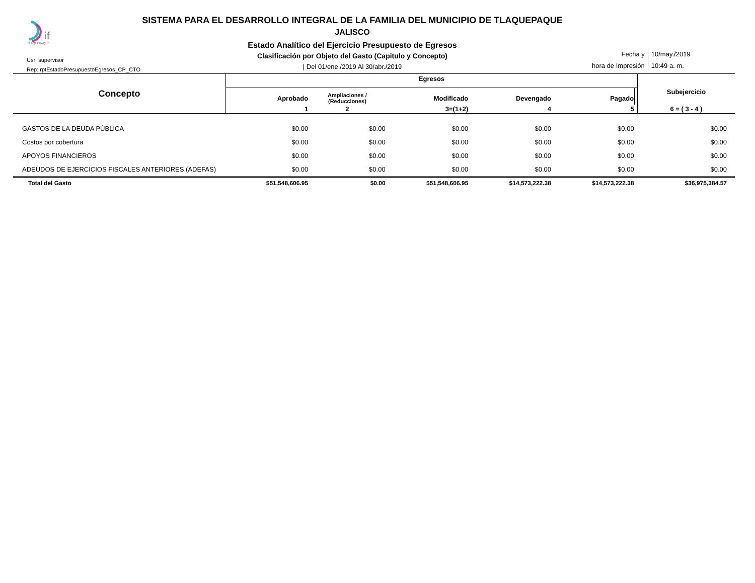if
TLAQUEPAQUE
SISTEMA PARA EL DESARROLLO INTEGRAL DE LA FAMILIA DEL MUNICIPIO DE TLAQUEPAQUE
JALISCO
Estado Analítico del Ejercicio Presupuesto de Egresos
Clasificación por Objeto del Gasto (Capitulo y Concepto)
| Del 01/ene./2019 Al 30/abr./2019
Usr: supervisor
Rep: rptEstadoPresupuestoEgresos_CP_CTO
| Fecha y | 10/may./2019 |
| hora de Impresión | 10:49 a. m. |
| Concepto | Egresos | | | | | | Subejercicio |
| --- | --- | --- | --- | --- | --- | --- | --- |
| | Aprobado | Ampliaciones / (Reducciones) | Modificado | Devengado | Pagado | | |
| | 1 | 2 | 3=(1+2) | 4 | 5 | | 6 = ( 3 - 4 ) |
| GASTOS DE LA DEUDA PÚBLICA | $0.00 | $0.00 | $0.00 | $0.00 | $0.00 | | $0.00 |
| Costos por cobertura | $0.00 | $0.00 | $0.00 | $0.00 | $0.00 | | $0.00 |
| APOYOS FINANCIEROS | $0.00 | $0.00 | $0.00 | $0.00 | $0.00 | | $0.00 |
| ADEUDOS DE EJERCICIOS FISCALES ANTERIORES (ADEFAS) | $0.00 | $0.00 | $0.00 | $0.00 | $0.00 | | $0.00 |
| Total del Gasto | $51,548,606.95 | $0.00 | $51,548,606.95 | $14,573,222.38 | $14,573,222.38 | | $36,975,384.57 |